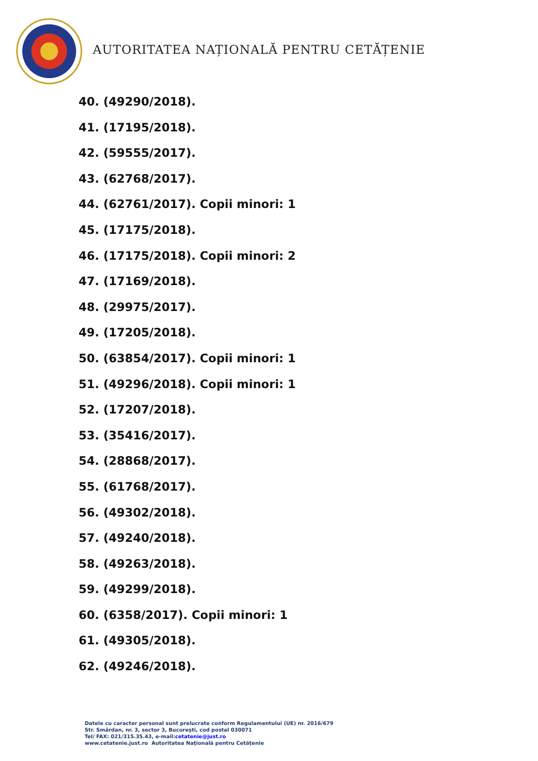AUTORITATEA NAȚIONALĂ PENTRU CETĂȚENIE
40. (49290/2018).
41. (17195/2018).
42. (59555/2017).
43. (62768/2017).
44. (62761/2017). Copii minori: 1
45. (17175/2018).
46. (17175/2018). Copii minori: 2
47. (17169/2018).
48. (29975/2017).
49. (17205/2018).
50. (63854/2017). Copii minori: 1
51. (49296/2018). Copii minori: 1
52. (17207/2018).
53. (35416/2017).
54. (28868/2017).
55. (61768/2017).
56. (49302/2018).
57. (49240/2018).
58. (49263/2018).
59. (49299/2018).
60. (6358/2017). Copii minori: 1
61. (49305/2018).
62. (49246/2018).
Datele cu caracter personal sunt prelucrate conform Regulamentului (UE) nr. 2016/679
Str. Smârdan, nr. 3, sector 3, Bucureşti, cod postal 030071
Tel/ FAX: 021/315.35.43, e-mail:cetatenie@just.ro
www.cetatenie.just.ro Autoritatea Naţională pentru Cetăţenie